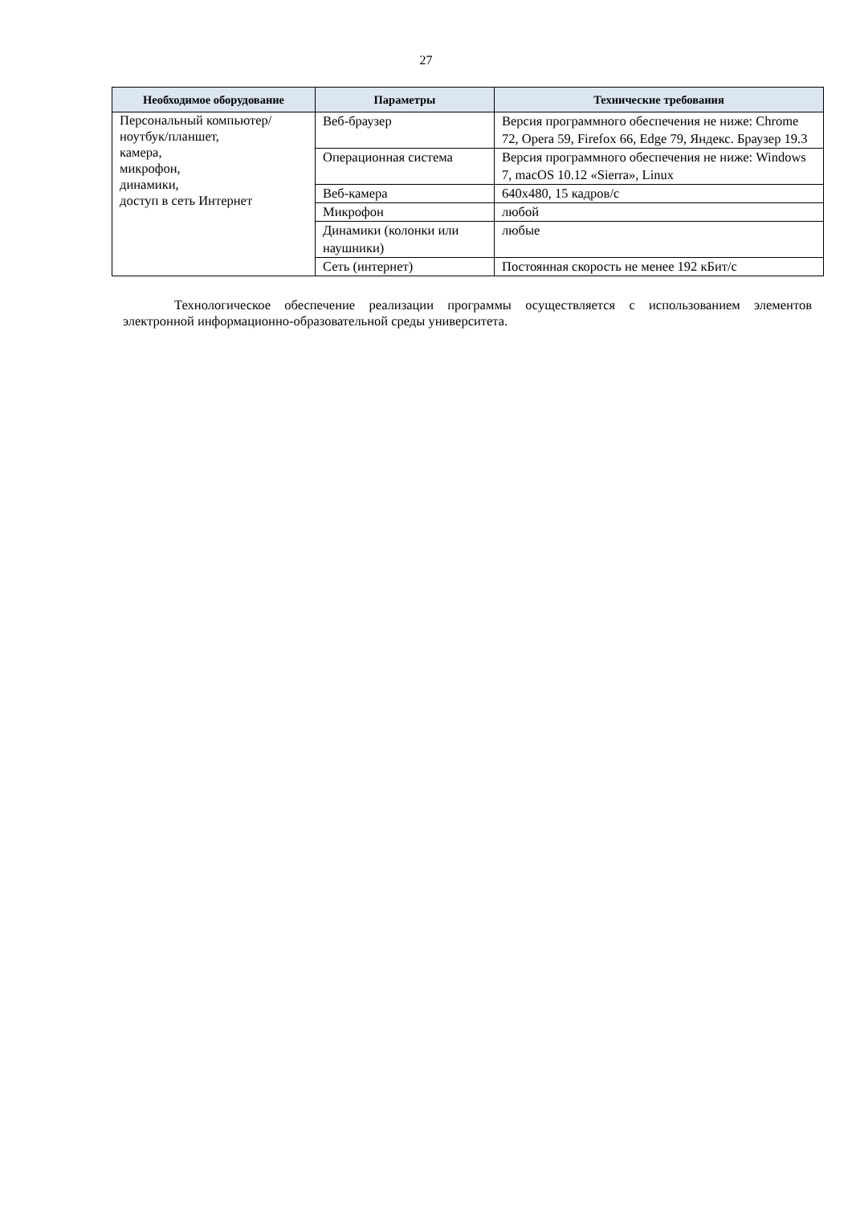27
| Необходимое оборудование | Параметры | Технические требования |
| --- | --- | --- |
| Персональный компьютер/ ноутбук/планшет, камера, микрофон, динамики, доступ в сеть Интернет | Веб-браузер | Версия программного обеспечения не ниже: Chrome 72, Opera 59, Firefox 66, Edge 79, Яндекс. Браузер 19.3 |
| | Операционная система | Версия программного обеспечения не ниже: Windows 7, macOS 10.12 «Sierra», Linux |
| | Веб-камера | 640x480, 15 кадров/с |
| | Микрофон | любой |
| | Динамики (колонки или наушники) | любые |
| | Сеть (интернет) | Постоянная скорость не менее 192 кБит/с |
Технологическое обеспечение реализации программы осуществляется с использованием элементов электронной информационно-образовательной среды университета.